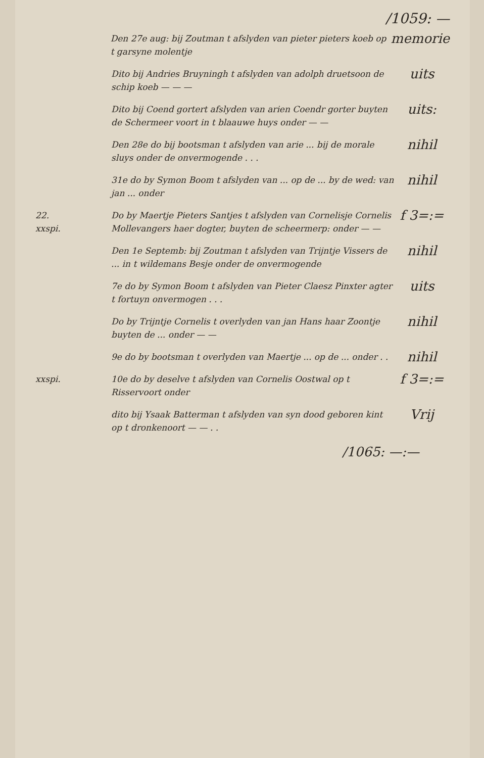/1059: —
Den 27e aug: bij Zoutman t afslyden van pieter pieters koeb op t garsyne molentje
memorie
Dito bij Andries Bruyningh t afslyden van adolph druetsoon de schip koeb — — —
uits
Dito bij Coend gortert afslyden van arien Coendr gorter buyten de Schermeer voort in t blaauwe huys onder — —
uits:
Den 28e do bij bootsman t afslyden van arie ... bij de morale sluys onder de onvermogende . . .
nihil
31e do by Symon Boom t afslyden van ... op de ... by de wed: van jan ... onder
nihil
22.
xxspi.
Do by Maertje Pieters Santjes t afslyden van Cornelisje Cornelis Mollevangers haer dogter, buyten de scheermerp: onder — —
f 3=:=
Den 1e Septemb: bij Zoutman t afslyden van Trijntje Vissers de ... in t wildemans Besje onder de onvermogende
nihil
7e do by Symon Boom t afslyden van Pieter Claesz Pinxter agter t fortuyn onvermogen . . .
uits
Do by Trijntje Cornelis t overlyden van jan Hans haar Zoontje buyten de ... onder — —
nihil
9e do by bootsman t overlyden van Maertje ... op de ... onder . .
nihil
xxspi. 10e do by deselve t afslyden van Cornelis Oostwal op t Risservoort onder
f 3=:=
dito bij Ysaak Batterman t afslyden van syn dood geboren kint op t dronkenoort — — . .
Vrij
/1065: —:—